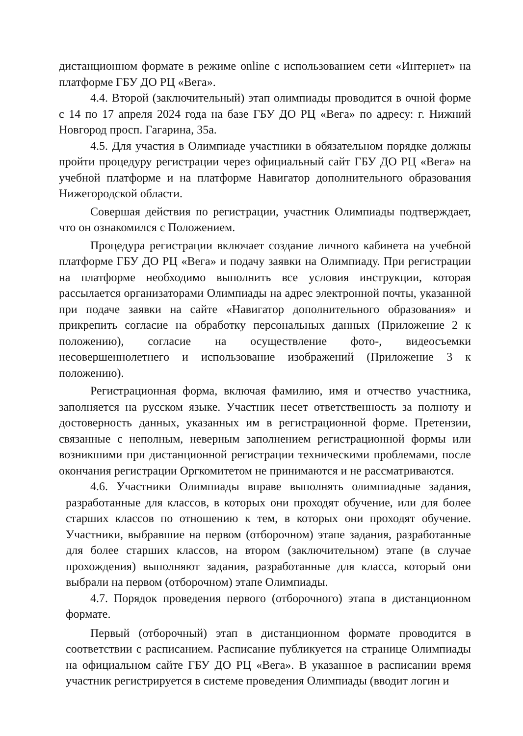дистанционном формате в режиме online с использованием сети «Интернет» на платформе ГБУ ДО РЦ «Вега».
4.4. Второй (заключительный) этап олимпиады проводится в очной форме с 14 по 17 апреля 2024 года на базе ГБУ ДО РЦ «Вега» по адресу: г. Нижний Новгород просп. Гагарина, 35а.
4.5. Для участия в Олимпиаде участники в обязательном порядке должны пройти процедуру регистрации через официальный сайт ГБУ ДО РЦ «Вега» на учебной платформе и на платформе Навигатор дополнительного образования Нижегородской области.
Совершая действия по регистрации, участник Олимпиады подтверждает, что он ознакомился с Положением.
Процедура регистрации включает создание личного кабинета на учебной платформе ГБУ ДО РЦ «Вега» и подачу заявки на Олимпиаду. При регистрации на платформе необходимо выполнить все условия инструкции, которая рассылается организаторами Олимпиады на адрес электронной почты, указанной при подаче заявки на сайте «Навигатор дополнительного образования» и прикрепить согласие на обработку персональных данных (Приложение 2 к положению), согласие на осуществление фото-, видеосъемки несовершеннолетнего и использование изображений (Приложение 3 к положению).
Регистрационная форма, включая фамилию, имя и отчество участника, заполняется на русском языке. Участник несет ответственность за полноту и достоверность данных, указанных им в регистрационной форме. Претензии, связанные с неполным, неверным заполнением регистрационной формы или возникшими при дистанционной регистрации техническими проблемами, после окончания регистрации Оргкомитетом не принимаются и не рассматриваются.
4.6. Участники Олимпиады вправе выполнять олимпиадные задания, разработанные для классов, в которых они проходят обучение, или для более старших классов по отношению к тем, в которых они проходят обучение. Участники, выбравшие на первом (отборочном) этапе задания, разработанные для более старших классов, на втором (заключительном) этапе (в случае прохождения) выполняют задания, разработанные для класса, который они выбрали на первом (отборочном) этапе Олимпиады.
4.7. Порядок проведения первого (отборочного) этапа в дистанционном формате.
Первый (отборочный) этап в дистанционном формате проводится в соответствии с расписанием. Расписание публикуется на странице Олимпиады на официальном сайте ГБУ ДО РЦ «Вега». В указанное в расписании время участник регистрируется в системе проведения Олимпиады (вводит логин и